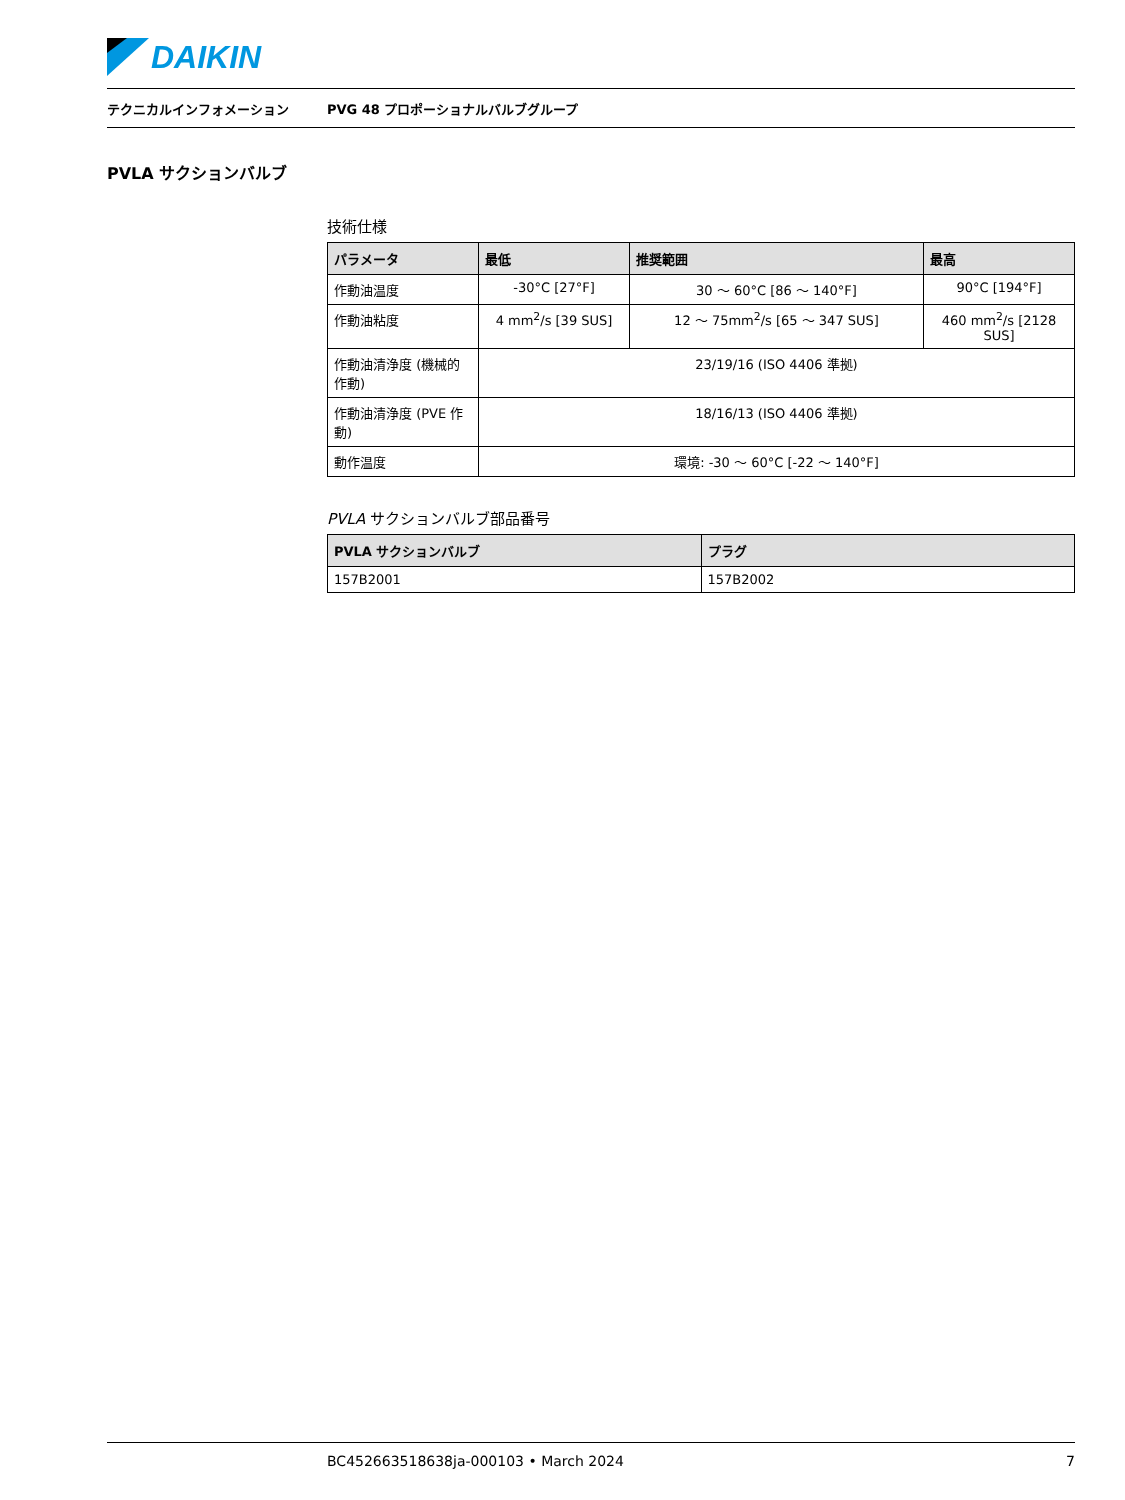DAIKIN
テクニカルインフォメーション
PVG 48 プロポーショナルバルブグループ
PVLA サクションバルブ
技術仕様
| パラメータ | 最低 | 推奨範囲 | 最高 |
| --- | --- | --- | --- |
| 作動油温度 | -30°C [27°F] | 30 ～ 60°C [86 ～ 140°F] | 90°C [194°F] |
| 作動油粘度 | 4 mm<sup>2</sup>/s [39 SUS] | 12 ～ 75mm<sup>2</sup>/s [65 ～ 347 SUS] | 460 mm<sup>2</sup>/s [2128 SUS] |
| 作動油清浄度 (機械的作動) | 23/19/16 (ISO 4406 準拠) | | |
| 作動油清浄度 (PVE 作動) | 18/16/13 (ISO 4406 準拠) | | |
| 動作温度 | 環境: -30 ～ 60°C [-22 ～ 140°F] | | |
PVLA サクションバルブ部品番号
| PVLA サクションバルブ | プラグ |
| --- | --- |
| 157B2001 | 157B2002 |
BC452663518638ja-000103 • March 2024
7